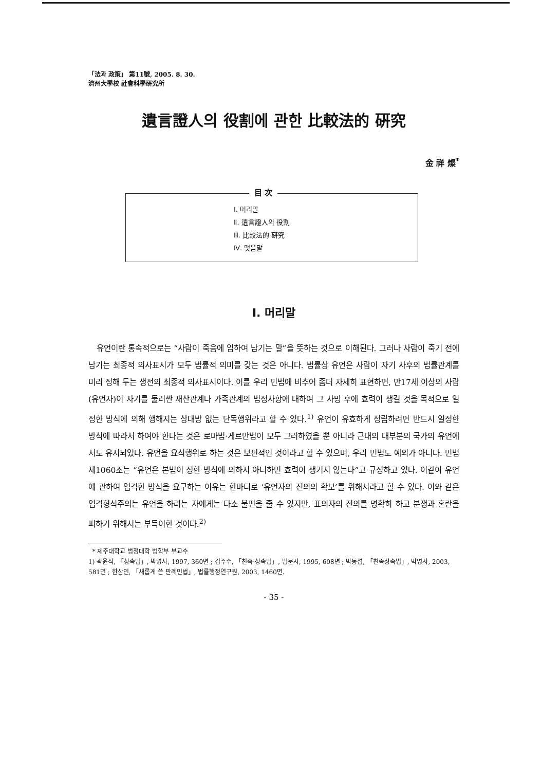「法과 政策」 第11號, 2005. 8. 30.
濟州大學校 社會科學硏究所
遺言證人의 役割에 관한 比較法的 硏究
金 祥 燦<sup>*</sup>
目 次
Ⅰ. 머리말
Ⅱ. 遺言證人의 役割
Ⅲ. 比較法的 硏究
Ⅳ. 맺음말
Ⅰ. 머리말
유언이란 통속적으로는 “사람이 죽음에 임하여 남기는 말”을 뜻하는 것으로 이해된다. 그러나 사람이 죽기 전에 남기는 최종적 의사표시가 모두 법률적 의미를 갖는 것은 아니다. 법률상 유언은 사람이 자기 사후의 법률관계를 미리 정해 두는 생전의 최종적 의사표시이다. 이를 우리 민법에 비추어 좀더 자세히 표현하면, 만17세 이상의 사람(유언자)이 자기를 둘러싼 재산관계나 가족관계의 법정사항에 대하여 그 사망 후에 효력이 생길 것을 목적으로 일정한 방식에 의해 행해지는 상대방 없는 단독행위라고 할 수 있다.<sup>1)</sup> 유언이 유효하게 성립하려면 반드시 일정한 방식에 따라서 하여야 한다는 것은 로마법·게르만법이 모두 그러하였을 뿐 아니라 근대의 대부분의 국가의 유언에서도 유지되었다. 유언을 요식행위로 하는 것은 보편적인 것이라고 할 수 있으며, 우리 민법도 예외가 아니다. 민법 제1060조는 “유언은 본법이 정한 방식에 의하지 아니하면 효력이 생기지 않는다”고 규정하고 있다. 이같이 유언에 관하여 엄격한 방식을 요구하는 이유는 한마디로 ‘유언자의 진의의 확보’를 위해서라고 할 수 있다. 이와 같은 엄격형식주의는 유언을 하려는 자에게는 다소 불편을 줄 수 있지만, 표의자의 진의를 명확히 하고 분쟁과 혼란을 피하기 위해서는 부득이한 것이다.<sup>2)</sup>
* 제주대학교 법정대학 법학부 부교수
1) 곽윤직, 「상속법」, 박영사, 1997, 360면 ; 김주수, 「친족·상속법」, 법문사, 1995, 608면 ; 박동섭, 「친족상속법」, 박영사, 2003, 581면 ; 한삼인, 「새롭게 쓴 판례민법」, 법률행정연구원, 2003, 1460면.
- 35 -